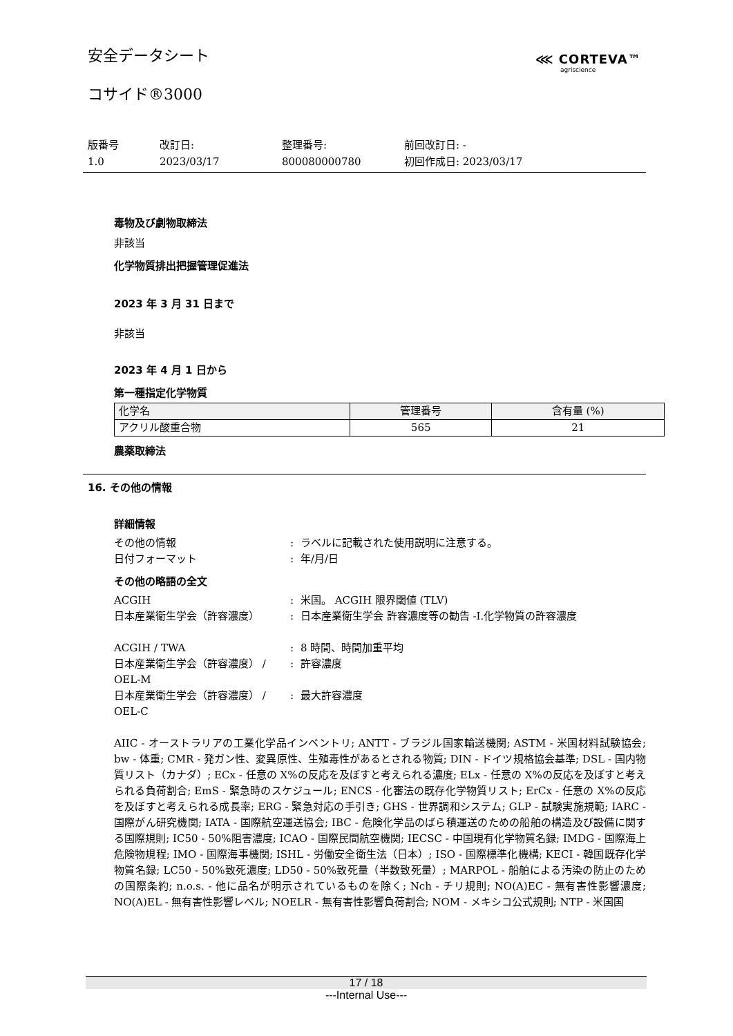安全データシート ⋘ CORTEVA™
agriscience
コサイド®3000
版番号
1.0
改訂日:
2023/03/17
整理番号:
800080000780
前回改訂日: -
初回作成日: 2023/03/17
毒物及び劇物取締法
非該当
化学物質排出把握管理促進法
2023 年 3 月 31 日まで
非該当
2023 年 4 月 1 日から
第一種指定化学物質
| 化学名 | 管理番号 | 含有量 (%) |
| --- | --- | --- |
| アクリル酸重合物 | 565 | 21 |
農薬取締法
16. その他の情報
詳細情報
その他の情報: ラベルに記載された使用説明に注意する。
日付フォーマット: 年/月/日
その他の略語の全文
ACGIH: 米国。 ACGIH 限界閾値 (TLV)
日本産業衛生学会（許容濃度）: 日本産業衛生学会 許容濃度等の勧告 -I.化学物質の許容濃度
ACGIH / TWA: 8 時間、時間加重平均
日本産業衛生学会（許容濃度） / OEL-M: 許容濃度
日本産業衛生学会（許容濃度） / OEL-C: 最大許容濃度
AIIC - オーストラリアの工業化学品インベントリ; ANTT - ブラジル国家輸送機関; ASTM - 米国材料試験協会; bw - 体重; CMR - 発ガン性、変異原性、生殖毒性があるとされる物質; DIN - ドイツ規格協会基準; DSL - 国内物質リスト（カナダ）; ECx - 任意の X%の反応を及ぼすと考えられる濃度; ELx - 任意の X%の反応を及ぼすと考えられる負荷割合; EmS - 緊急時のスケジュール; ENCS - 化審法の既存化学物質リスト; ErCx - 任意の X%の反応を及ぼすと考えられる成長率; ERG - 緊急対応の手引き; GHS - 世界調和システム; GLP - 試験実施規範; IARC - 国際がん研究機関; IATA - 国際航空運送協会; IBC - 危険化学品のばら積運送のための船舶の構造及び設備に関する国際規則; IC50 - 50%阻害濃度; ICAO - 国際民間航空機関; IECSC - 中国現有化学物質名録; IMDG - 国際海上危険物規程; IMO - 国際海事機関; ISHL - 労働安全衛生法（日本）; ISO - 国際標準化機構; KECI - 韓国既存化学物質名録; LC50 - 50%致死濃度; LD50 - 50%致死量（半数致死量）; MARPOL - 船舶による汚染の防止のための国際条約; n.o.s. - 他に品名が明示されているものを除く; Nch - チリ規則; NO(A)EC - 無有害性影響濃度; NO(A)EL - 無有害性影響レベル; NOELR - 無有害性影響負荷割合; NOM - メキシコ公式規則; NTP - 米国国
17 / 18
---Internal Use---